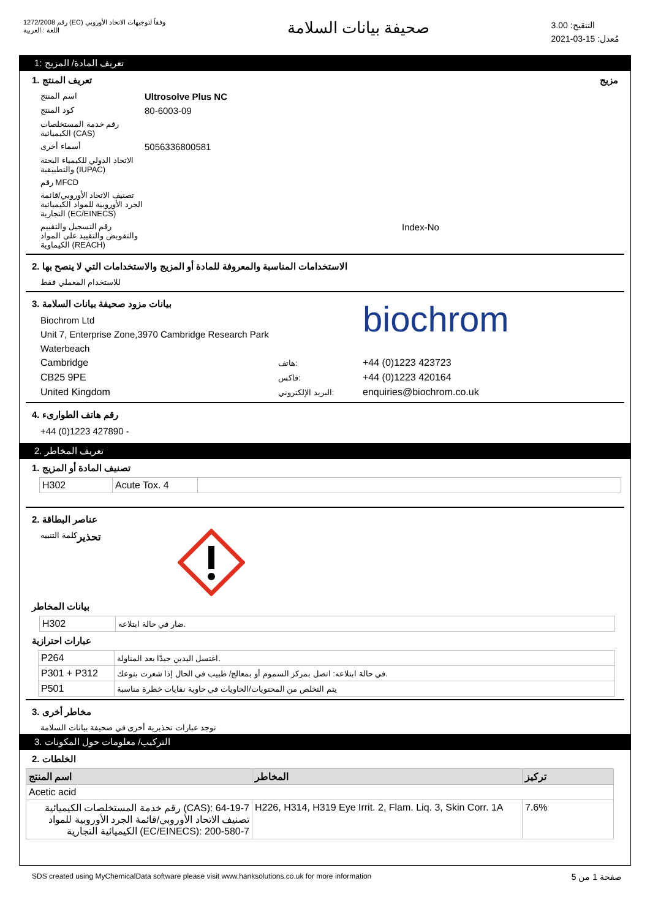رقم 1272/2008 (EC) وفقاً لتوجيهات الاتحاد الأوروبي
اللغة : العربية
صحيفة بيانات السلامة
التنقيح: 3.00
مُعدل: 15-03-2021
تعريف المادة/ المزيج :1
تعريف المنتج .1 مزيج
اسم المنتج
Ultrosolve Plus NC
كود المنتج
80-6003-09
رقم خدمة المستخلصات الكيميائية (CAS)
أسماء أخرى
5056336800581
الاتحاد الدولي للكيمياء البحتة والتطبيقية (IUPAC)
رقم MFCD
تصنيف الاتحاد الأوروبي/قائمة الجرد الأوروبية للمواد الكيميائية التجارية (EC/EINECS)
رقم التسجيل والتقييم والتفويض والتقييد على المواد الكيماوية (REACH)
Index-No
الاستخدامات المناسبة والمعروفة للمادة أو المزيج والاستخدامات التي لا ينصح بها .2
للاستخدام المعملي فقط
بيانات مزود صحيفة بيانات السلامة .3
Biochrom Ltd
Unit 7, Enterprise Zone,3970 Cambridge Research Park
Waterbeach
biochrom
| Cambridge | هاتف: | +44 (0)1223 423723 |
| CB25 9PE | فاكس: | +44 (0)1223 420164 |
| United Kingdom | البريد الإلكتروني: | enquiries@biochrom.co.uk |
رقم هاتف الطوارىء .4
+44 (0)1223 427890 -
تعريف المخاطر .2
تصنيف المادة أو المزيج .1
| H302 | Acute Tox. 4 | |
عناصر البطاقة .2
كلمة التنبيه تحذير
بيانات المخاطر
| H302 | ضار في حالة ابتلاعه. |
عبارات احترازية
| P264 | اغتسل اليدين جيدًا بعد المناولة. |
| P301 + P312 | في حالة ابتلاعه: اتصل بمركز السموم أو بمعالج/ طبيب في الحال إذا شعرت بتوعك. |
| P501 | يتم التخلص من المحتويات/الحاويات في حاوية نفايات خطرة مناسبة |
مخاطر أخرى .3
توجد عبارات تحذيرية أخرى في صحيفة بيانات السلامة
التركيب/ معلومات حول المكونات .3
الخلطات .2
| اسم المنتج | المخاطر | تركيز |
| --- | --- | --- |
| Acetic acid | | |
| رقم خدمة المستخلصات الكيميائية (CAS): 64-19-7 تصنيف الاتحاد الأوروبي/قائمة الجرد الأوروبية للمواد الكيميائية التجارية (EC/EINECS): 200-580-7 | H226, H314, H319 Eye Irrit. 2, Flam. Liq. 3, Skin Corr. 1A | 7.6% |
SDS created using MyChemicalData software please visit www.hanksolutions.co.uk for more information
صفحة 1 من 5